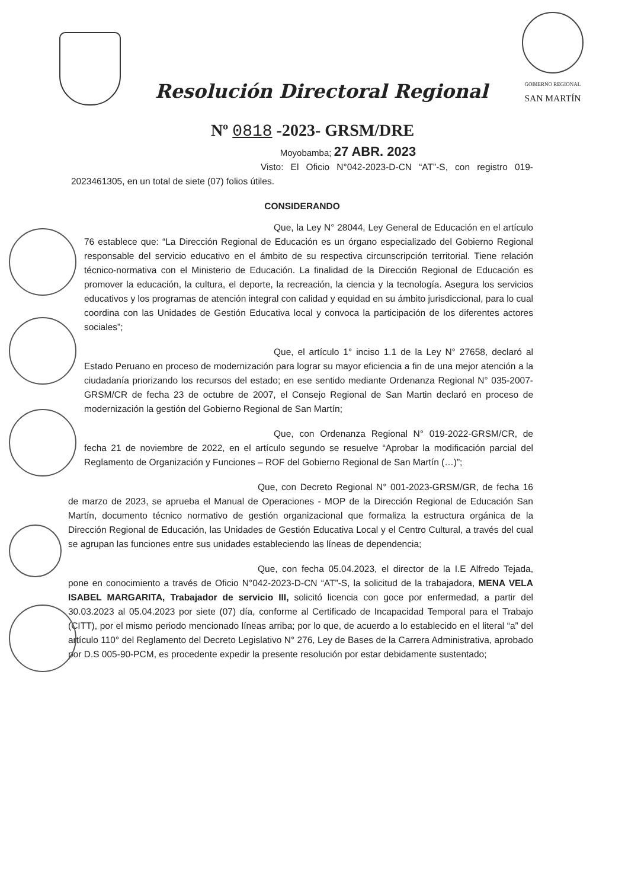Resolución Directoral Regional
GOBIERNO REGIONAL
SAN MARTÍN
Nº 0818 -2023- GRSM/DRE
Moyobamba; 27 ABR. 2023
Visto: El Oficio N°042-2023-D-CN “AT”-S, con registro 019-2023461305, en un total de siete (07) folios útiles.
CONSIDERANDO
Que, la Ley N° 28044, Ley General de Educación en el artículo 76 establece que: “La Dirección Regional de Educación es un órgano especializado del Gobierno Regional responsable del servicio educativo en el ámbito de su respectiva circunscripción territorial. Tiene relación técnico-normativa con el Ministerio de Educación. La finalidad de la Dirección Regional de Educación es promover la educación, la cultura, el deporte, la recreación, la ciencia y la tecnología. Asegura los servicios educativos y los programas de atención integral con calidad y equidad en su ámbito jurisdiccional, para lo cual coordina con las Unidades de Gestión Educativa local y convoca la participación de los diferentes actores sociales”;
Que, el artículo 1° inciso 1.1 de la Ley N° 27658, declaró al Estado Peruano en proceso de modernización para lograr su mayor eficiencia a fin de una mejor atención a la ciudadanía priorizando los recursos del estado; en ese sentido mediante Ordenanza Regional N° 035-2007-GRSM/CR de fecha 23 de octubre de 2007, el Consejo Regional de San Martin declaró en proceso de modernización la gestión del Gobierno Regional de San Martín;
Que, con Ordenanza Regional N° 019-2022-GRSM/CR, de fecha 21 de noviembre de 2022, en el artículo segundo se resuelve “Aprobar la modificación parcial del Reglamento de Organización y Funciones – ROF del Gobierno Regional de San Martín (…)”;
Que, con Decreto Regional N° 001-2023-GRSM/GR, de fecha 16 de marzo de 2023, se aprueba el Manual de Operaciones - MOP de la Dirección Regional de Educación San Martín, documento técnico normativo de gestión organizacional que formaliza la estructura orgánica de la Dirección Regional de Educación, las Unidades de Gestión Educativa Local y el Centro Cultural, a través del cual se agrupan las funciones entre sus unidades estableciendo las líneas de dependencia;
Que, con fecha 05.04.2023, el director de la I.E Alfredo Tejada, pone en conocimiento a través de Oficio N°042-2023-D-CN “AT”-S, la solicitud de la trabajadora, MENA VELA ISABEL MARGARITA, Trabajador de servicio III, solicitó licencia con goce por enfermedad, a partir del 30.03.2023 al 05.04.2023 por siete (07) día, conforme al Certificado de Incapacidad Temporal para el Trabajo (CITT), por el mismo periodo mencionado líneas arriba; por lo que, de acuerdo a lo establecido en el literal “a” del artículo 110° del Reglamento del Decreto Legislativo N° 276, Ley de Bases de la Carrera Administrativa, aprobado por D.S 005-90-PCM, es procedente expedir la presente resolución por estar debidamente sustentado;